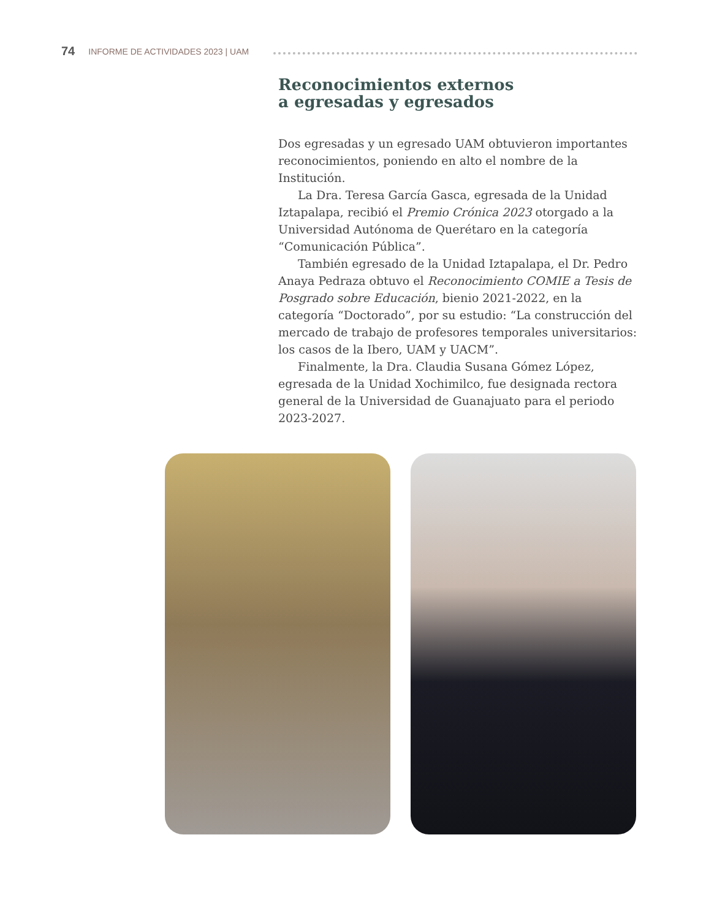74 INFORME DE ACTIVIDADES 2023 | UAM
Reconocimientos externos
a egresadas y egresados
Dos egresadas y un egresado UAM obtuvieron importantes reconocimientos, poniendo en alto el nombre de la Institución.
La Dra. Teresa García Gasca, egresada de la Unidad Iztapalapa, recibió el Premio Crónica 2023 otorgado a la Universidad Autónoma de Querétaro en la categoría “Comunicación Pública”.
También egresado de la Unidad Iztapalapa, el Dr. Pedro Anaya Pedraza obtuvo el Reconocimiento COMIE a Tesis de Posgrado sobre Educación, bienio 2021-2022, en la categoría “Doctorado”, por su estudio: “La construcción del mercado de trabajo de profesores temporales universitarios: los casos de la Ibero, UAM y UACM”.
Finalmente, la Dra. Claudia Susana Gómez López, egresada de la Unidad Xochimilco, fue designada rectora general de la Universidad de Guanajuato para el periodo 2023-2027.